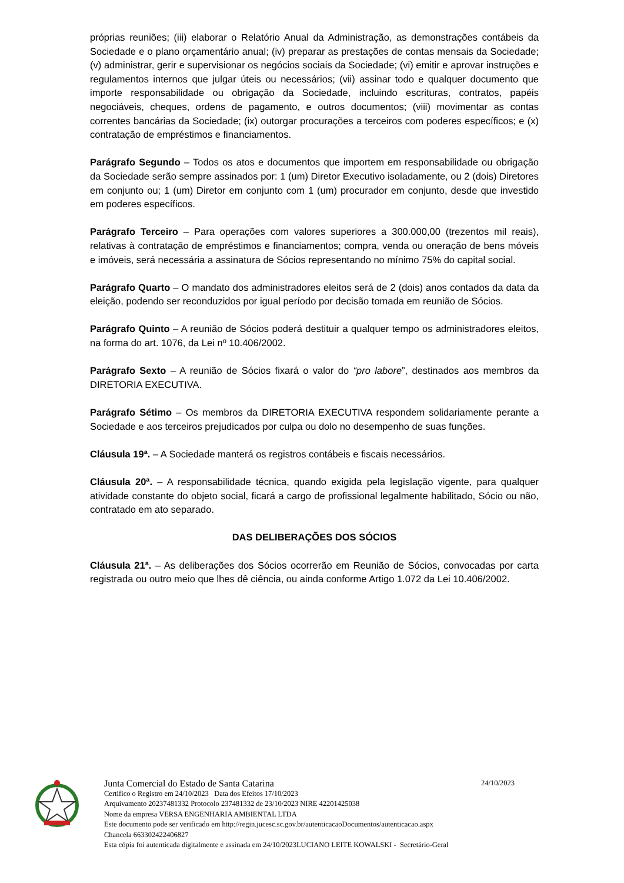próprias reuniões; (iii) elaborar o Relatório Anual da Administração, as demonstrações contábeis da Sociedade e o plano orçamentário anual; (iv) preparar as prestações de contas mensais da Sociedade; (v) administrar, gerir e supervisionar os negócios sociais da Sociedade; (vi) emitir e aprovar instruções e regulamentos internos que julgar úteis ou necessários; (vii) assinar todo e qualquer documento que importe responsabilidade ou obrigação da Sociedade, incluindo escrituras, contratos, papéis negociáveis, cheques, ordens de pagamento, e outros documentos; (viii) movimentar as contas correntes bancárias da Sociedade; (ix) outorgar procurações a terceiros com poderes específicos; e (x) contratação de empréstimos e financiamentos.
Parágrafo Segundo – Todos os atos e documentos que importem em responsabilidade ou obrigação da Sociedade serão sempre assinados por: 1 (um) Diretor Executivo isoladamente, ou 2 (dois) Diretores em conjunto ou; 1 (um) Diretor em conjunto com 1 (um) procurador em conjunto, desde que investido em poderes específicos.
Parágrafo Terceiro – Para operações com valores superiores a 300.000,00 (trezentos mil reais), relativas à contratação de empréstimos e financiamentos; compra, venda ou oneração de bens móveis e imóveis, será necessária a assinatura de Sócios representando no mínimo 75% do capital social.
Parágrafo Quarto – O mandato dos administradores eleitos será de 2 (dois) anos contados da data da eleição, podendo ser reconduzidos por igual período por decisão tomada em reunião de Sócios.
Parágrafo Quinto – A reunião de Sócios poderá destituir a qualquer tempo os administradores eleitos, na forma do art. 1076, da Lei nº 10.406/2002.
Parágrafo Sexto – A reunião de Sócios fixará o valor do “pro labore”, destinados aos membros da DIRETORIA EXECUTIVA.
Parágrafo Sétimo – Os membros da DIRETORIA EXECUTIVA respondem solidariamente perante a Sociedade e aos terceiros prejudicados por culpa ou dolo no desempenho de suas funções.
Cláusula 19ª. – A Sociedade manterá os registros contábeis e fiscais necessários.
Cláusula 20ª. – A responsabilidade técnica, quando exigida pela legislação vigente, para qualquer atividade constante do objeto social, ficará a cargo de profissional legalmente habilitado, Sócio ou não, contratado em ato separado.
DAS DELIBERAÇÕES DOS SÓCIOS
Cláusula 21ª. – As deliberações dos Sócios ocorrerão em Reunião de Sócios, convocadas por carta registrada ou outro meio que lhes dê ciência, ou ainda conforme Artigo 1.072 da Lei 10.406/2002.
Junta Comercial do Estado de Santa Catarina 24/10/2023
Certifico o Registro em 24/10/2023 Data dos Efeitos 17/10/2023
Arquivamento 20237481332 Protocolo 237481332 de 23/10/2023 NIRE 42201425038
Nome da empresa VERSA ENGENHARIA AMBIENTAL LTDA
Este documento pode ser verificado em http://regin.jucesc.sc.gov.br/autenticacaoDocumentos/autenticacao.aspx
Chancela 663302422406827
Esta cópia foi autenticada digitalmente e assinada em 24/10/2023LUCIANO LEITE KOWALSKI - Secretário-Geral